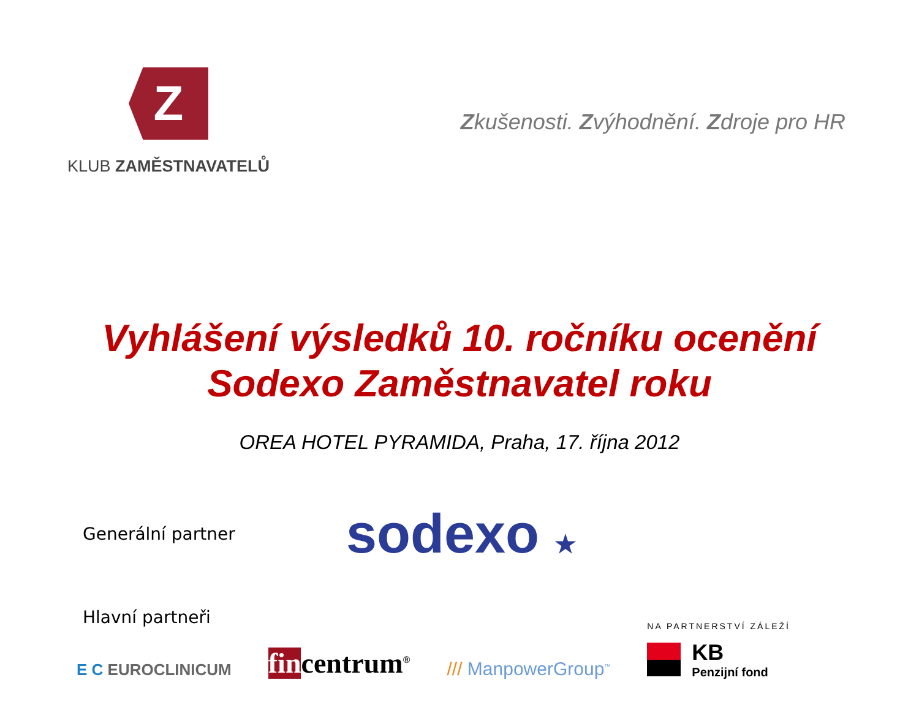Z
KLUB ZAMĚSTNAVATELŮ
Zkušenosti. Zvýhodnění. Zdroje pro HR
Vyhlášení výsledků 10. ročníku ocenění
Sodexo Zaměstnavatel roku
OREA HOTEL PYRAMIDA, Praha, 17. října 2012
Generální partner
sodexo ★
Hlavní partneři
E C EUROCLINICUM
fincentrum<sup>®</sup>
/// ManpowerGroup<sup>™</sup>
NA PARTNERSTVÍ ZÁLEŽÍ
KB
Penzijní fond